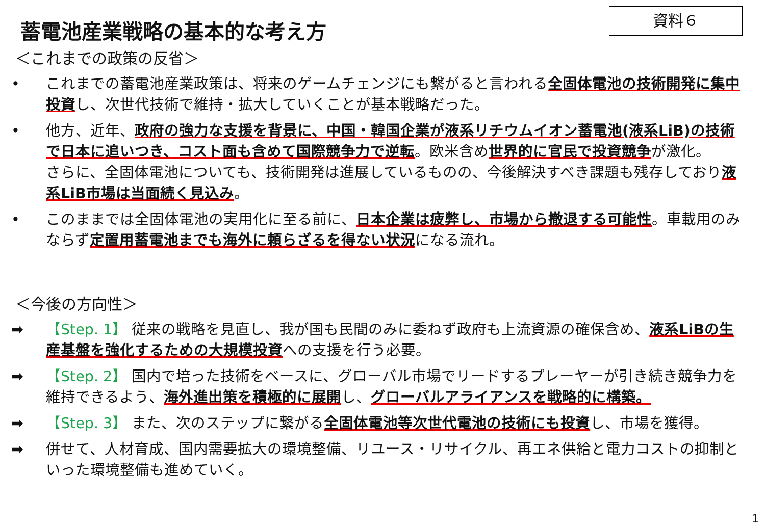資料６
蓄電池産業戦略の基本的な考え方
＜これまでの政策の反省＞
• これまでの蓄電池産業政策は、将来のゲームチェンジにも繋がると言われる全固体電池の技術開発に集中投資し、次世代技術で維持・拡大していくことが基本戦略だった。
• 他方、近年、政府の強力な支援を背景に、中国・韓国企業が液系リチウムイオン蓄電池(液系LiB)の技術で日本に追いつき、コスト面も含めて国際競争力で逆転。欧米含め世界的に官民で投資競争が激化。
さらに、全固体電池についても、技術開発は進展しているものの、今後解決すべき課題も残存しており液系LiB市場は当面続く見込み。
• このままでは全固体電池の実用化に至る前に、日本企業は疲弊し、市場から撤退する可能性。車載用のみならず定置用蓄電池までも海外に頼らざるを得ない状況になる流れ。
＜今後の方向性＞
➡ 【Step. 1】 従来の戦略を見直し、我が国も民間のみに委ねず政府も上流資源の確保含め、液系LiBの生産基盤を強化するための大規模投資への支援を行う必要。
➡ 【Step. 2】 国内で培った技術をベースに、グローバル市場でリードするプレーヤーが引き続き競争力を維持できるよう、海外進出策を積極的に展開し、グローバルアライアンスを戦略的に構築。
➡ 【Step. 3】 また、次のステップに繋がる全固体電池等次世代電池の技術にも投資し、市場を獲得。
➡ 併せて、人材育成、国内需要拡大の環境整備、リユース・リサイクル、再エネ供給と電力コストの抑制といった環境整備も進めていく。
1